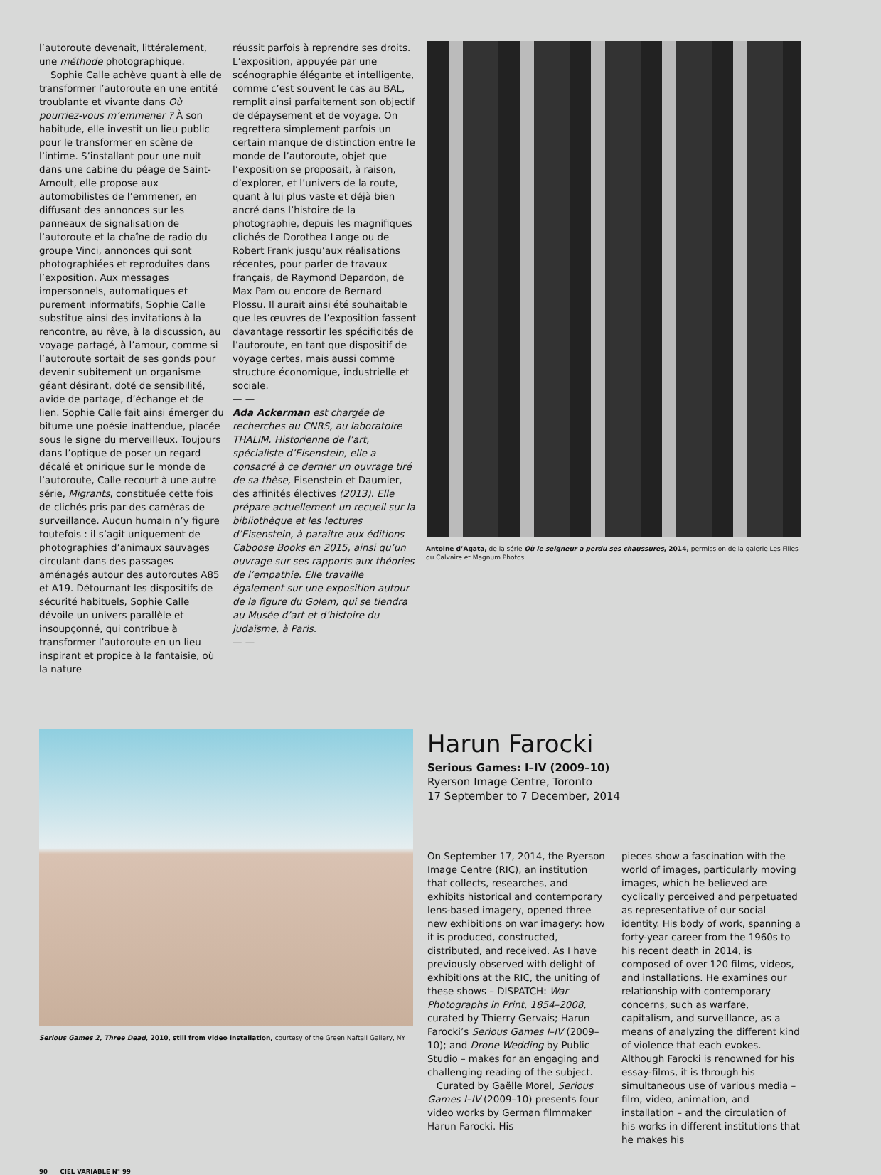l’autoroute devenait, littéralement, une méthode photographique.
Sophie Calle achève quant à elle de transformer l’autoroute en une entité troublante et vivante dans Où pourriez-vous m’emmener ? À son habitude, elle investit un lieu public pour le transformer en scène de l’intime. S’installant pour une nuit dans une cabine du péage de Saint-Arnoult, elle propose aux automobilistes de l’emmener, en diffusant des annonces sur les panneaux de signalisation de l’autoroute et la chaîne de radio du groupe Vinci, annonces qui sont photographiées et reproduites dans l’exposition. Aux messages impersonnels, automatiques et purement informatifs, Sophie Calle substitue ainsi des invitations à la rencontre, au rêve, à la discussion, au voyage partagé, à l’amour, comme si l’autoroute sortait de ses gonds pour devenir subitement un organisme géant désirant, doté de sensibilité, avide de partage, d’échange et de lien. Sophie Calle fait ainsi émerger du bitume une poésie inattendue, placée sous le signe du merveilleux. Toujours dans l’optique de poser un regard décalé et onirique sur le monde de l’autoroute, Calle recourt à une autre série, Migrants, constituée cette fois de clichés pris par des caméras de surveillance. Aucun humain n’y figure toutefois : il s’agit uniquement de photographies d’animaux sauvages circulant dans des passages aménagés autour des autoroutes A85 et A19. Détournant les dispositifs de sécurité habituels, Sophie Calle dévoile un univers parallèle et insoupçonné, qui contribue à transformer l’autoroute en un lieu inspirant et propice à la fantaisie, où la nature
réussit parfois à reprendre ses droits. L’exposition, appuyée par une scénographie élégante et intelligente, comme c’est souvent le cas au BAL, remplit ainsi parfaitement son objectif de dépaysement et de voyage. On regrettera simplement parfois un certain manque de distinction entre le monde de l’autoroute, objet que l’exposition se proposait, à raison, d’explorer, et l’univers de la route, quant à lui plus vaste et déjà bien ancré dans l’histoire de la photographie, depuis les magnifiques clichés de Dorothea Lange ou de Robert Frank jusqu’aux réalisations récentes, pour parler de travaux français, de Raymond Depardon, de Max Pam ou encore de Bernard Plossu. Il aurait ainsi été souhaitable que les œuvres de l’exposition fassent davantage ressortir les spécificités de l’autoroute, en tant que dispositif de voyage certes, mais aussi comme structure économique, industrielle et sociale.
— —
Ada Ackerman est chargée de recherches au CNRS, au laboratoire THALIM. Historienne de l’art, spécialiste d’Eisenstein, elle a consacré à ce dernier un ouvrage tiré de sa thèse, Eisenstein et Daumier, des affinités électives (2013). Elle prépare actuellement un recueil sur la bibliothèque et les lectures d’Eisenstein, à paraître aux éditions Caboose Books en 2015, ainsi qu’un ouvrage sur ses rapports aux théories de l’empathie. Elle travaille également sur une exposition autour de la figure du Golem, qui se tiendra au Musée d’art et d’histoire du judaïsme, à Paris.
— —
Antoine d’Agata, de la série Où le seigneur a perdu ses chaussures, 2014, permission de la galerie Les Filles du Calvaire et Magnum Photos
Serious Games 2, Three Dead, 2010, still from video installation, courtesy of the Green Naftali Gallery, NY
Harun Farocki
Serious Games: I–IV (2009–10)
Ryerson Image Centre, Toronto
17 September to 7 December, 2014
On September 17, 2014, the Ryerson Image Centre (RIC), an institution that collects, researches, and exhibits historical and contemporary lens-based imagery, opened three new exhibitions on war imagery: how it is produced, constructed, distributed, and received. As I have previously observed with delight of exhibitions at the RIC, the uniting of these shows – DISPATCH: War Photographs in Print, 1854–2008, curated by Thierry Gervais; Harun Farocki’s Serious Games I–IV (2009–10); and Drone Wedding by Public Studio – makes for an engaging and challenging reading of the subject.
Curated by Gaëlle Morel, Serious Games I–IV (2009–10) presents four video works by German filmmaker Harun Farocki. His
pieces show a fascination with the world of images, particularly moving images, which he believed are cyclically perceived and perpetuated as representative of our social identity. His body of work, spanning a forty-year career from the 1960s to his recent death in 2014, is composed of over 120 films, videos, and installations. He examines our relationship with contemporary concerns, such as warfare, capitalism, and surveillance, as a means of analyzing the different kind of violence that each evokes. Although Farocki is renowned for his essay-films, it is through his simultaneous use of various media – film, video, animation, and installation – and the circulation of his works in different institutions that he makes his
90 CIEL VARIABLE N° 99